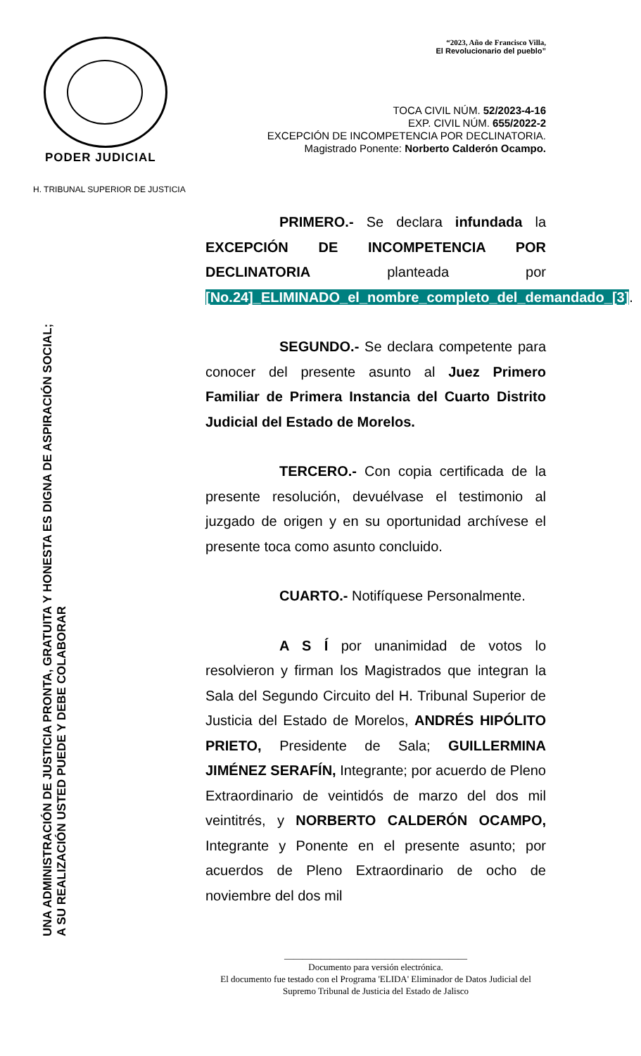PODER JUDICIAL
H. TRIBUNAL SUPERIOR DE JUSTICIA
UNA ADMINISTRACIÓN DE JUSTICIA PRONTA, GRATUITA Y HONESTA ES DIGNA DE ASPIRACIÓN SOCIAL;
A SU REALIZACIÓN USTED PUEDE Y DEBE COLABORAR
“2023, Año de Francisco Villa,
El Revolucionario del pueblo”
TOCA CIVIL NÚM. 52/2023-4-16
EXP. CIVIL NÚM. 655/2022-2
EXCEPCIÓN DE INCOMPETENCIA POR DECLINATORIA.
Magistrado Ponente: Norberto Calderón Ocampo.
PRIMERO.- Se declara infundada la EXCEPCIÓN DE INCOMPETENCIA POR DECLINATORIA planteada por [No.24]_ELIMINADO_el_nombre_completo_del_demandado_[3].
SEGUNDO.- Se declara competente para conocer del presente asunto al Juez Primero Familiar de Primera Instancia del Cuarto Distrito Judicial del Estado de Morelos.
TERCERO.- Con copia certificada de la presente resolución, devuélvase el testimonio al juzgado de origen y en su oportunidad archívese el presente toca como asunto concluido.
CUARTO.- Notifíquese Personalmente.
A S Í por unanimidad de votos lo resolvieron y firman los Magistrados que integran la Sala del Segundo Circuito del H. Tribunal Superior de Justicia del Estado de Morelos, ANDRÉS HIPÓLITO PRIETO, Presidente de Sala; GUILLERMINA JIMÉNEZ SERAFÍN, Integrante; por acuerdo de Pleno Extraordinario de veintidós de marzo del dos mil veintitrés, y NORBERTO CALDERÓN OCAMPO, Integrante y Ponente en el presente asunto; por acuerdos de Pleno Extraordinario de ocho de noviembre del dos mil
________________________________________
Documento para versión electrónica.
El documento fue testado con el Programa 'ELIDA' Eliminador de Datos Judicial del Supremo Tribunal de Justicia del Estado de Jalisco